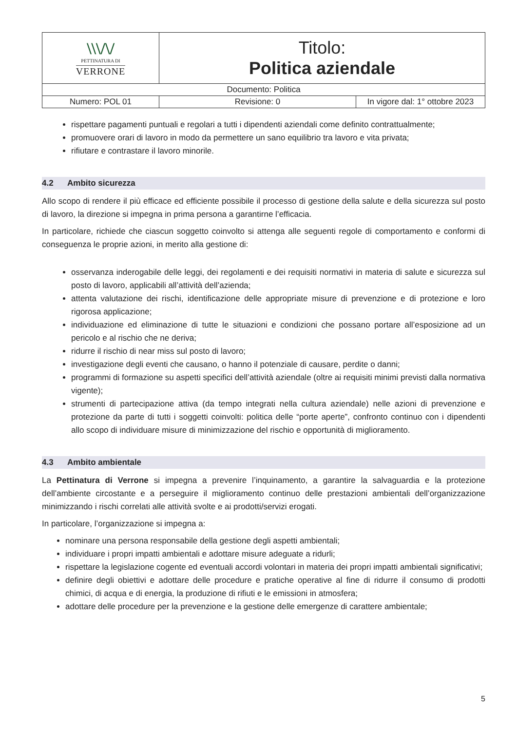| \\\/\/ PETTINATURA DI VERRONE | Titolo: Politica aziendale | |
| Documento: Politica | | |
| Numero: POL 01 | Revisione: 0 | In vigore dal: 1° ottobre 2023 |
rispettare pagamenti puntuali e regolari a tutti i dipendenti aziendali come definito contrattualmente;
promuovere orari di lavoro in modo da permettere un sano equilibrio tra lavoro e vita privata;
rifiutare e contrastare il lavoro minorile.
4.2 Ambito sicurezza
Allo scopo di rendere il più efficace ed efficiente possibile il processo di gestione della salute e della sicurezza sul posto di lavoro, la direzione si impegna in prima persona a garantirne l’efficacia.
In particolare, richiede che ciascun soggetto coinvolto si attenga alle seguenti regole di comportamento e conformi di conseguenza le proprie azioni, in merito alla gestione di:
osservanza inderogabile delle leggi, dei regolamenti e dei requisiti normativi in materia di salute e sicurezza sul posto di lavoro, applicabili all’attività dell’azienda;
attenta valutazione dei rischi, identificazione delle appropriate misure di prevenzione e di protezione e loro rigorosa applicazione;
individuazione ed eliminazione di tutte le situazioni e condizioni che possano portare all’esposizione ad un pericolo e al rischio che ne deriva;
ridurre il rischio di near miss sul posto di lavoro;
investigazione degli eventi che causano, o hanno il potenziale di causare, perdite o danni;
programmi di formazione su aspetti specifici dell’attività aziendale (oltre ai requisiti minimi previsti dalla normativa vigente);
strumenti di partecipazione attiva (da tempo integrati nella cultura aziendale) nelle azioni di prevenzione e protezione da parte di tutti i soggetti coinvolti: politica delle “porte aperte”, confronto continuo con i dipendenti allo scopo di individuare misure di minimizzazione del rischio e opportunità di miglioramento.
4.3 Ambito ambientale
La Pettinatura di Verrone si impegna a prevenire l’inquinamento, a garantire la salvaguardia e la protezione dell’ambiente circostante e a perseguire il miglioramento continuo delle prestazioni ambientali dell’organizzazione minimizzando i rischi correlati alle attività svolte e ai prodotti/servizi erogati.
In particolare, l’organizzazione si impegna a:
nominare una persona responsabile della gestione degli aspetti ambientali;
individuare i propri impatti ambientali e adottare misure adeguate a ridurli;
rispettare la legislazione cogente ed eventuali accordi volontari in materia dei propri impatti ambientali significativi;
definire degli obiettivi e adottare delle procedure e pratiche operative al fine di ridurre il consumo di prodotti chimici, di acqua e di energia, la produzione di rifiuti e le emissioni in atmosfera;
adottare delle procedure per la prevenzione e la gestione delle emergenze di carattere ambientale;
5